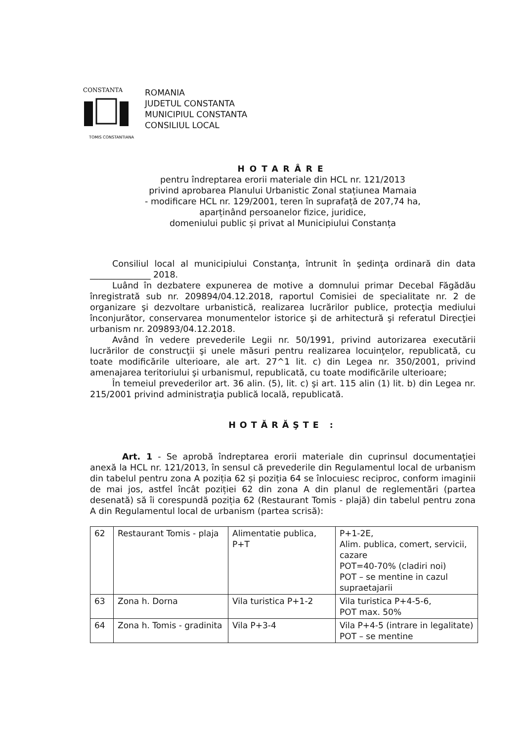CONSTANTA
TOMIS CONSTANTIANA
ROMANIA
JUDETUL CONSTANTA
MUNICIPIUL CONSTANTA
CONSILIUL LOCAL
HOTARÂRE
pentru îndreptarea erorii materiale din HCL nr. 121/2013
privind aprobarea Planului Urbanistic Zonal stațiunea Mamaia
- modificare HCL nr. 129/2001, teren în suprafață de 207,74 ha,
aparținând persoanelor fizice, juridice,
domeniului public și privat al Municipiului Constanța
Consiliul local al municipiului Constanţa, întrunit în şedinţa ordinară din data ______________ 2018.
Luând în dezbatere expunerea de motive a domnului primar Decebal Făgădău înregistrată sub nr. 209894/04.12.2018, raportul Comisiei de specialitate nr. 2 de organizare şi dezvoltare urbanistică, realizarea lucrărilor publice, protecţia mediului înconjurător, conservarea monumentelor istorice şi de arhitectură şi referatul Direcţiei urbanism nr. 209893/04.12.2018.
Având în vedere prevederile Legii nr. 50/1991, privind autorizarea executării lucrărilor de construcţii şi unele măsuri pentru realizarea locuinţelor, republicată, cu toate modificările ulterioare, ale art. 27^1 lit. c) din Legea nr. 350/2001, privind amenajarea teritoriului şi urbanismul, republicată, cu toate modificările ulterioare;
În temeiul prevederilor art. 36 alin. (5), lit. c) şi art. 115 alin (1) lit. b) din Legea nr. 215/2001 privind administraţia publică locală, republicată.
HOTĂRĂŞTE :
Art. 1 - Se aprobă îndreptarea erorii materiale din cuprinsul documentaţiei anexă la HCL nr. 121/2013, în sensul că prevederile din Regulamentul local de urbanism din tabelul pentru zona A poziția 62 și poziția 64 se înlocuiesc reciproc, conform imaginii de mai jos, astfel încât poziției 62 din zona A din planul de reglementări (partea desenată) să îi corespundă poziția 62 (Restaurant Tomis - plajă) din tabelul pentru zona A din Regulamentul local de urbanism (partea scrisă):
| 62 | Restaurant Tomis - plaja | Alimentatie publica, P+T | P+1-2E, Alim. publica, comert, servicii, cazare POT=40-70% (cladiri noi) POT – se mentine in cazul supraetajarii |
| 63 | Zona h. Dorna | Vila turistica P+1-2 | Vila turistica P+4-5-6, POT max. 50% |
| 64 | Zona h. Tomis - gradinita | Vila P+3-4 | Vila P+4-5 (intrare in legalitate) POT – se mentine |